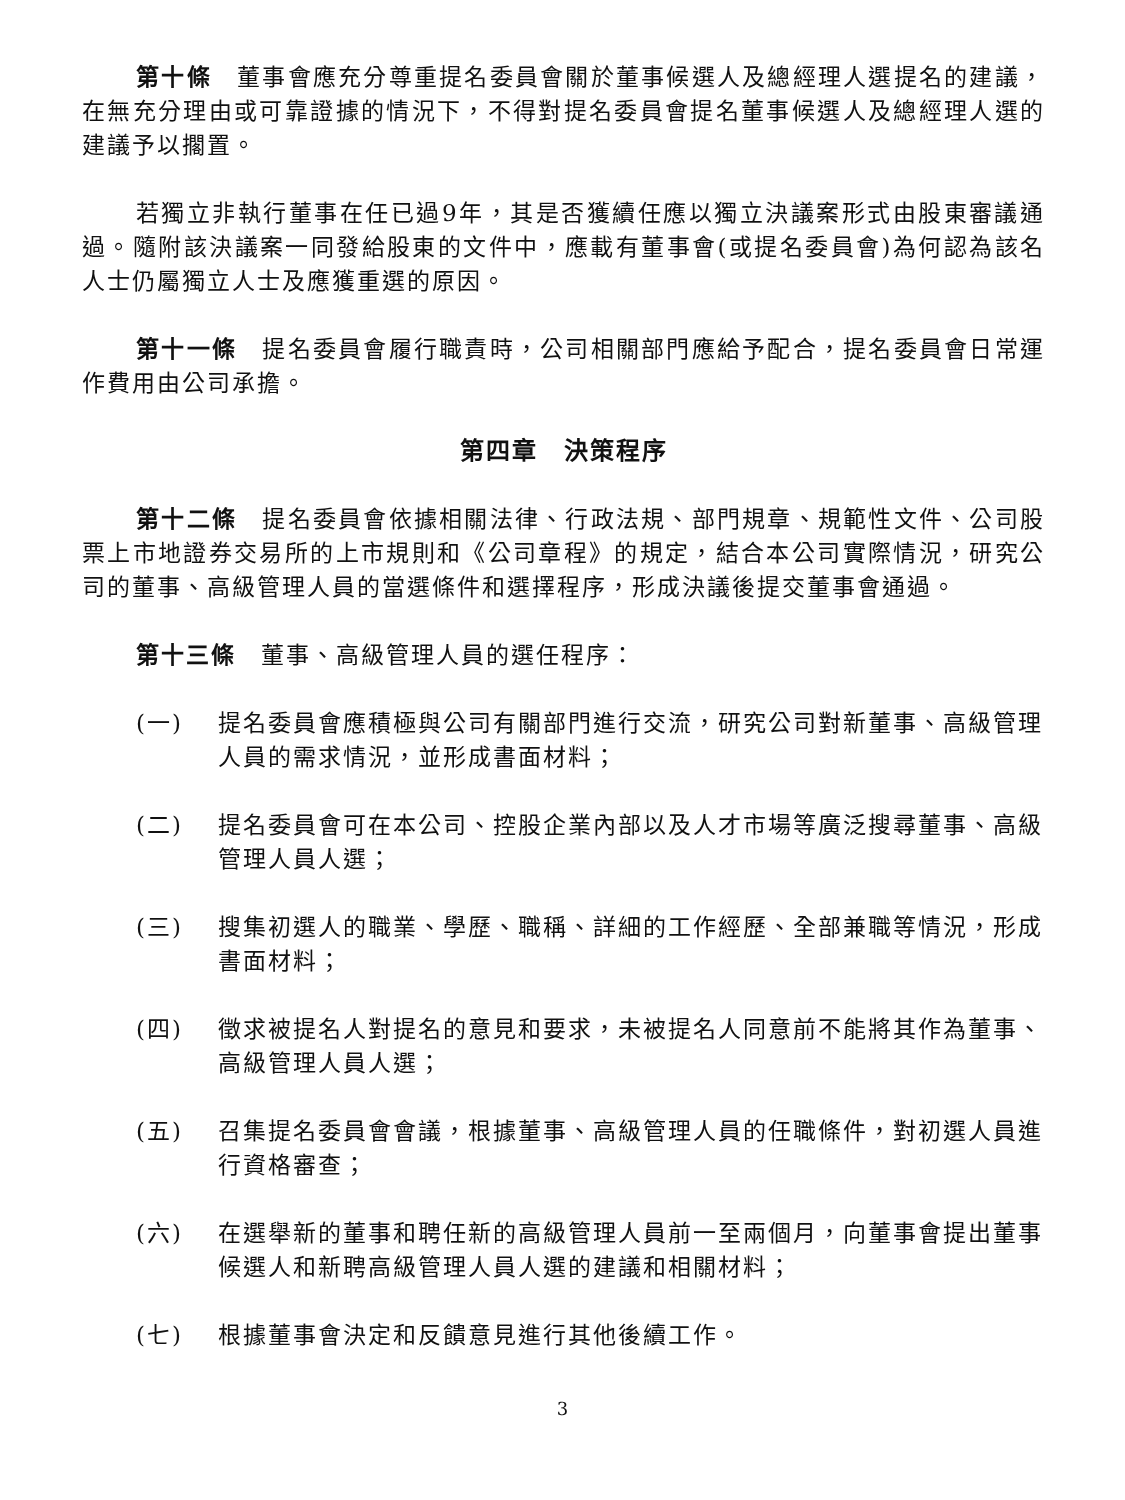第十條　董事會應充分尊重提名委員會關於董事候選人及總經理人選提名的建議，在無充分理由或可靠證據的情況下，不得對提名委員會提名董事候選人及總經理人選的建議予以擱置。
若獨立非執行董事在任已過9年，其是否獲續任應以獨立決議案形式由股東審議通過。隨附該決議案一同發給股東的文件中，應載有董事會(或提名委員會)為何認為該名人士仍屬獨立人士及應獲重選的原因。
第十一條　提名委員會履行職責時，公司相關部門應給予配合，提名委員會日常運作費用由公司承擔。
第四章　決策程序
第十二條　提名委員會依據相關法律、行政法規、部門規章、規範性文件、公司股票上市地證券交易所的上市規則和《公司章程》的規定，結合本公司實際情況，研究公司的董事、高級管理人員的當選條件和選擇程序，形成決議後提交董事會通過。
第十三條　董事、高級管理人員的選任程序：
(一) 提名委員會應積極與公司有關部門進行交流，研究公司對新董事、高級管理人員的需求情況，並形成書面材料；
(二) 提名委員會可在本公司、控股企業內部以及人才市場等廣泛搜尋董事、高級管理人員人選；
(三) 搜集初選人的職業、學歷、職稱、詳細的工作經歷、全部兼職等情況，形成書面材料；
(四) 徵求被提名人對提名的意見和要求，未被提名人同意前不能將其作為董事、高級管理人員人選；
(五) 召集提名委員會會議，根據董事、高級管理人員的任職條件，對初選人員進行資格審查；
(六) 在選舉新的董事和聘任新的高級管理人員前一至兩個月，向董事會提出董事候選人和新聘高級管理人員人選的建議和相關材料；
(七) 根據董事會決定和反饋意見進行其他後續工作。
3